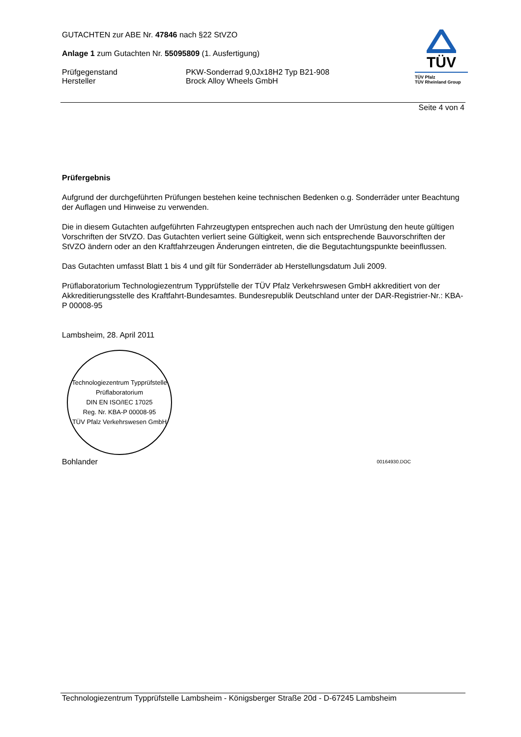GUTACHTEN zur ABE Nr. 47846 nach §22 StVZO
Anlage 1 zum Gutachten Nr. 55095809 (1. Ausfertigung)
Prüfgegenstand PKW-Sonderrad 9,0Jx18H2 Typ B21-908
Hersteller Brock Alloy Wheels GmbH
TÜV
TÜV Pfalz
TÜV Rheinland Group
Seite 4 von 4
Prüfergebnis
Aufgrund der durchgeführten Prüfungen bestehen keine technischen Bedenken o.g. Sonderräder unter Beachtung der Auflagen und Hinweise zu verwenden.
Die in diesem Gutachten aufgeführten Fahrzeugtypen entsprechen auch nach der Umrüstung den heute gültigen Vorschriften der StVZO. Das Gutachten verliert seine Gültigkeit, wenn sich entsprechende Bauvorschriften der StVZO ändern oder an den Kraftfahrzeugen Änderungen eintreten, die die Begutachtungspunkte beeinflussen.
Das Gutachten umfasst Blatt 1 bis 4 und gilt für Sonderräder ab Herstellungsdatum Juli 2009.
Prüflaboratorium Technologiezentrum Typprüfstelle der TÜV Pfalz Verkehrswesen GmbH akkreditiert von der Akkreditierungsstelle des Kraftfahrt-Bundesamtes. Bundesrepublik Deutschland unter der DAR-Registrier-Nr.: KBA-P 00008-95
Lambsheim, 28. April 2011
Technologiezentrum Typprüfstelle
Prüflaboratorium
DIN EN ISO/IEC 17025
Reg. Nr. KBA-P 00008-95
TÜV Pfalz Verkehrswesen GmbH
Bohlander 00164930.DOC
Technologiezentrum Typprüfstelle Lambsheim - Königsberger Straße 20d - D-67245 Lambsheim